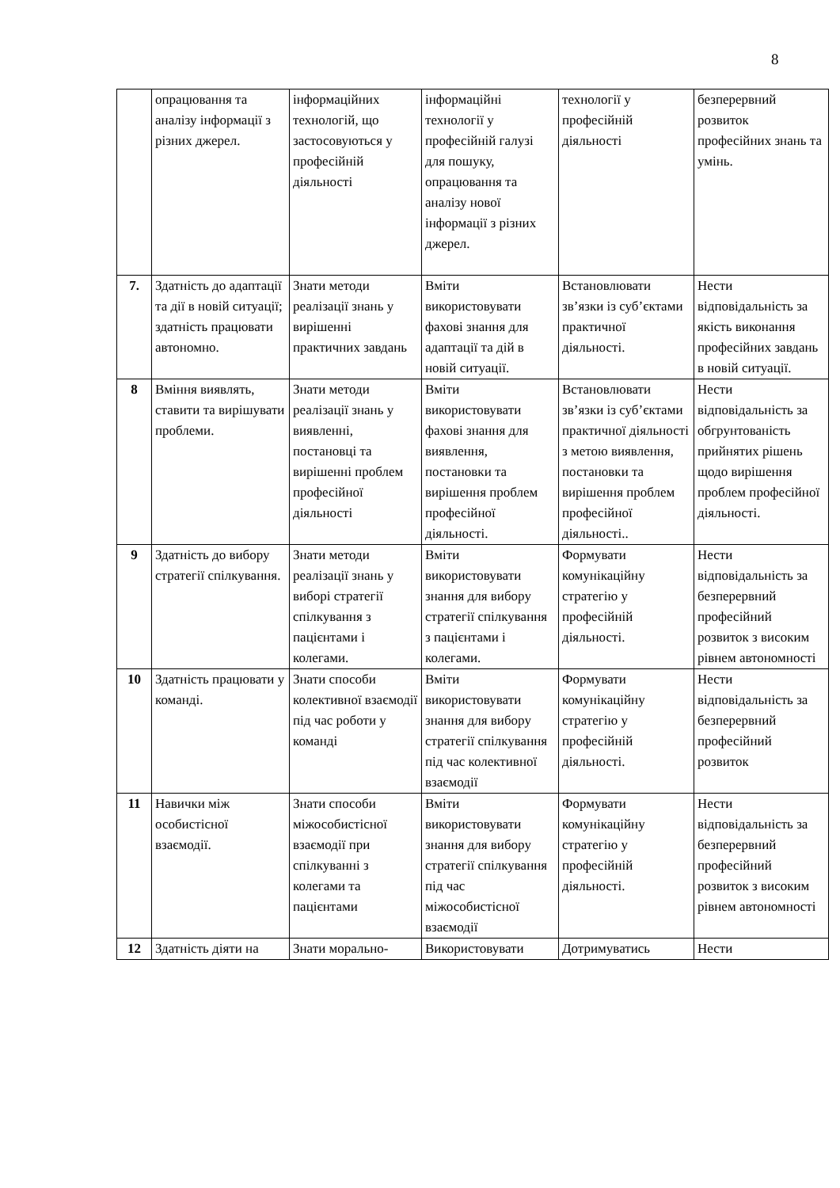8
| | опрацювання та аналізу інформації з різних джерел. | інформаційних технологій, що застосовуються у професійній діяльності | інформаційні технології у професійній галузі для пошуку, опрацювання та аналізу нової інформації з різних джерел. | технології у професійній діяльності | безперервний розвиток професійних знань та умінь. |
| 7. | Здатність до адаптації та дії в новій ситуації; здатність працювати автономно. | Знати методи реалізації знань у вирішенні практичних завдань | Вміти використовувати фахові знання для адаптації та дій в новій ситуації. | Встановлювати зв’язки із суб’єктами практичної діяльності. | Нести відповідальність за якість виконання професійних завдань в новій ситуації. |
| 8 | Вміння виявлять, ставити та вирішувати проблеми. | Знати методи реалізації знань у виявленні, постановці та вирішенні проблем професійної діяльності | Вміти використовувати фахові знання для виявлення, постановки та вирішення проблем професійної діяльності. | Встановлювати зв’язки із суб’єктами практичної діяльності з метою виявлення, постановки та вирішення проблем професійної діяльності.. | Нести відповідальність за обгрунтованість прийнятих рішень щодо вирішення проблем професійної діяльності. |
| 9 | Здатність до вибору стратегії спілкування. | Знати методи реалізації знань у виборі стратегії спілкування з пацієнтами і колегами. | Вміти використовувати знання для вибору стратегії спілкування з пацієнтами і колегами. | Формувати комунікаційну стратегію у професійній діяльності. | Нести відповідальність за безперервний професійний розвиток з високим рівнем автономності |
| 10 | Здатність працювати у команді. | Знати способи колективної взаємодії під час роботи у команді | Вміти використовувати знання для вибору стратегії спілкування під час колективної взаємодії | Формувати комунікаційну стратегію у професійній діяльності. | Нести відповідальність за безперервний професійний розвиток |
| 11 | Навички між особистісної взаємодії. | Знати способи міжособистісної взаємодії при спілкуванні з колегами та пацієнтами | Вміти використовувати знання для вибору стратегії спілкування під час міжособистісної взаємодії | Формувати комунікаційну стратегію у професійній діяльності. | Нести відповідальність за безперервний професійний розвиток з високим рівнем автономності |
| 12 | Здатність діяти на | Знати морально- | Використовувати | Дотримуватись | Нести |